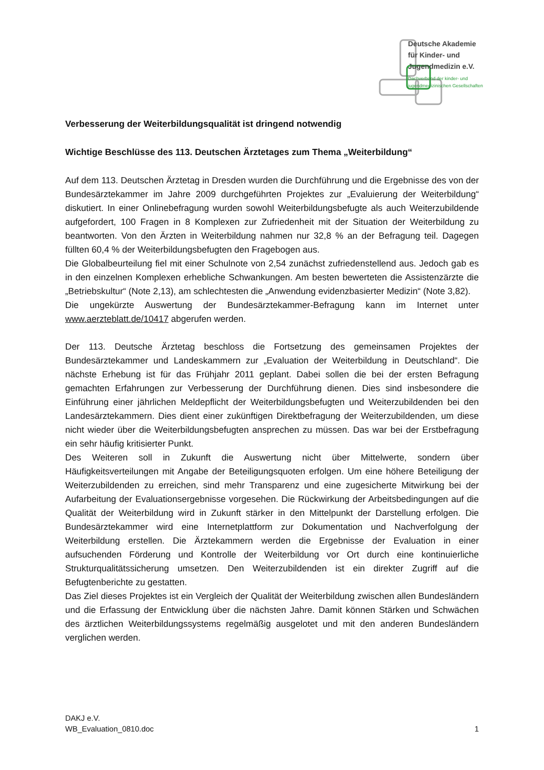Deutsche Akademie
für Kinder- und
Jugendmedizin e.V.
Dachverband der kinder- und
jugendmedizinischen Gesellschaften
Verbesserung der Weiterbildungsqualität ist dringend notwendig
Wichtige Beschlüsse des 113. Deutschen Ärztetages zum Thema „Weiterbildung“
Auf dem 113. Deutschen Ärztetag in Dresden wurden die Durchführung und die Ergebnisse des von der Bundesärztekammer im Jahre 2009 durchgeführten Projektes zur „Evaluierung der Weiterbildung“ diskutiert. In einer Onlinebefragung wurden sowohl Weiterbildungsbefugte als auch Weiterzubildende aufgefordert, 100 Fragen in 8 Komplexen zur Zufriedenheit mit der Situation der Weiterbildung zu beantworten. Von den Ärzten in Weiterbildung nahmen nur 32,8 % an der Befragung teil. Dagegen füllten 60,4 % der Weiterbildungsbefugten den Fragebogen aus.
Die Globalbeurteilung fiel mit einer Schulnote von 2,54 zunächst zufriedenstellend aus. Jedoch gab es in den einzelnen Komplexen erhebliche Schwankungen. Am besten bewerteten die Assistenzärzte die „Betriebskultur“ (Note 2,13), am schlechtesten die „Anwendung evidenzbasierter Medizin“ (Note 3,82).
Die ungekürzte Auswertung der Bundesärztekammer-Befragung kann im Internet unter www.aerzteblatt.de/10417 abgerufen werden.
Der 113. Deutsche Ärztetag beschloss die Fortsetzung des gemeinsamen Projektes der Bundesärztekammer und Landeskammern zur „Evaluation der Weiterbildung in Deutschland“. Die nächste Erhebung ist für das Frühjahr 2011 geplant. Dabei sollen die bei der ersten Befragung gemachten Erfahrungen zur Verbesserung der Durchführung dienen. Dies sind insbesondere die Einführung einer jährlichen Meldepflicht der Weiterbildungsbefugten und Weiterzubildenden bei den Landesärztekammern. Dies dient einer zukünftigen Direktbefragung der Weiterzubildenden, um diese nicht wieder über die Weiterbildungsbefugten ansprechen zu müssen. Das war bei der Erstbefragung ein sehr häufig kritisierter Punkt.
Des Weiteren soll in Zukunft die Auswertung nicht über Mittelwerte, sondern über Häufigkeitsverteilungen mit Angabe der Beteiligungsquoten erfolgen. Um eine höhere Beteiligung der Weiterzubildenden zu erreichen, sind mehr Transparenz und eine zugesicherte Mitwirkung bei der Aufarbeitung der Evaluationsergebnisse vorgesehen. Die Rückwirkung der Arbeitsbedingungen auf die Qualität der Weiterbildung wird in Zukunft stärker in den Mittelpunkt der Darstellung erfolgen. Die Bundesärztekammer wird eine Internetplattform zur Dokumentation und Nachverfolgung der Weiterbildung erstellen. Die Ärztekammern werden die Ergebnisse der Evaluation in einer aufsuchenden Förderung und Kontrolle der Weiterbildung vor Ort durch eine kontinuierliche Strukturqualitätssicherung umsetzen. Den Weiterzubildenden ist ein direkter Zugriff auf die Befugtenberichte zu gestatten.
Das Ziel dieses Projektes ist ein Vergleich der Qualität der Weiterbildung zwischen allen Bundesländern und die Erfassung der Entwicklung über die nächsten Jahre. Damit können Stärken und Schwächen des ärztlichen Weiterbildungssystems regelmäßig ausgelotet und mit den anderen Bundesländern verglichen werden.
DAKJ e.V.
WB_Evaluation_0810.doc 1